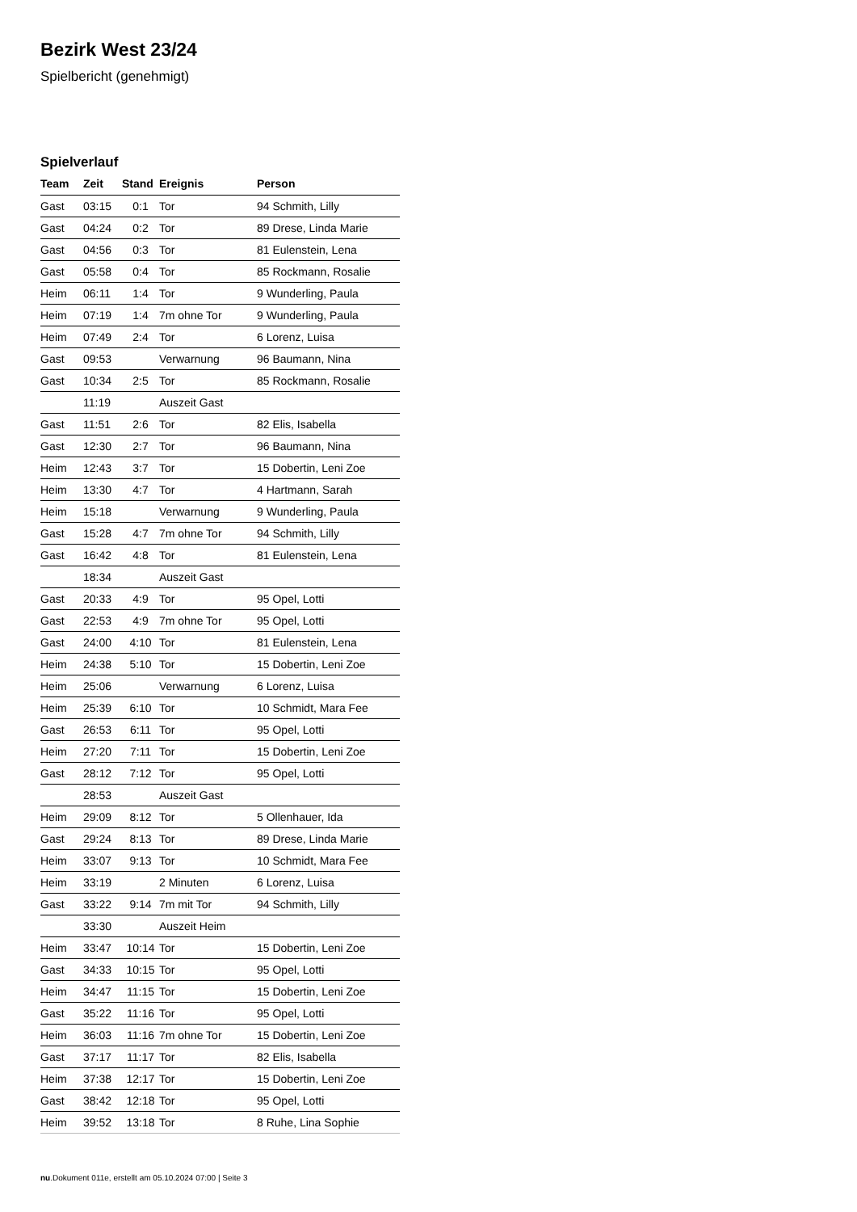Bezirk West 23/24
Spielbericht (genehmigt)
Spielverlauf
| Team | Zeit | Stand | Ereignis | Person |
| --- | --- | --- | --- | --- |
| Gast | 03:15 | 0:1 | Tor | 94 Schmith, Lilly |
| Gast | 04:24 | 0:2 | Tor | 89 Drese, Linda Marie |
| Gast | 04:56 | 0:3 | Tor | 81 Eulenstein, Lena |
| Gast | 05:58 | 0:4 | Tor | 85 Rockmann, Rosalie |
| Heim | 06:11 | 1:4 | Tor | 9 Wunderling, Paula |
| Heim | 07:19 | 1:4 | 7m ohne Tor | 9 Wunderling, Paula |
| Heim | 07:49 | 2:4 | Tor | 6 Lorenz, Luisa |
| Gast | 09:53 | | Verwarnung | 96 Baumann, Nina |
| Gast | 10:34 | 2:5 | Tor | 85 Rockmann, Rosalie |
| | 11:19 | | Auszeit Gast | |
| Gast | 11:51 | 2:6 | Tor | 82 Elis, Isabella |
| Gast | 12:30 | 2:7 | Tor | 96 Baumann, Nina |
| Heim | 12:43 | 3:7 | Tor | 15 Dobertin, Leni Zoe |
| Heim | 13:30 | 4:7 | Tor | 4 Hartmann, Sarah |
| Heim | 15:18 | | Verwarnung | 9 Wunderling, Paula |
| Gast | 15:28 | 4:7 | 7m ohne Tor | 94 Schmith, Lilly |
| Gast | 16:42 | 4:8 | Tor | 81 Eulenstein, Lena |
| | 18:34 | | Auszeit Gast | |
| Gast | 20:33 | 4:9 | Tor | 95 Opel, Lotti |
| Gast | 22:53 | 4:9 | 7m ohne Tor | 95 Opel, Lotti |
| Gast | 24:00 | 4:10 | Tor | 81 Eulenstein, Lena |
| Heim | 24:38 | 5:10 | Tor | 15 Dobertin, Leni Zoe |
| Heim | 25:06 | | Verwarnung | 6 Lorenz, Luisa |
| Heim | 25:39 | 6:10 | Tor | 10 Schmidt, Mara Fee |
| Gast | 26:53 | 6:11 | Tor | 95 Opel, Lotti |
| Heim | 27:20 | 7:11 | Tor | 15 Dobertin, Leni Zoe |
| Gast | 28:12 | 7:12 | Tor | 95 Opel, Lotti |
| | 28:53 | | Auszeit Gast | |
| Heim | 29:09 | 8:12 | Tor | 5 Ollenhauer, Ida |
| Gast | 29:24 | 8:13 | Tor | 89 Drese, Linda Marie |
| Heim | 33:07 | 9:13 | Tor | 10 Schmidt, Mara Fee |
| Heim | 33:19 | | 2 Minuten | 6 Lorenz, Luisa |
| Gast | 33:22 | 9:14 | 7m mit Tor | 94 Schmith, Lilly |
| | 33:30 | | Auszeit Heim | |
| Heim | 33:47 | 10:14 | Tor | 15 Dobertin, Leni Zoe |
| Gast | 34:33 | 10:15 | Tor | 95 Opel, Lotti |
| Heim | 34:47 | 11:15 | Tor | 15 Dobertin, Leni Zoe |
| Gast | 35:22 | 11:16 | Tor | 95 Opel, Lotti |
| Heim | 36:03 | 11:16 | 7m ohne Tor | 15 Dobertin, Leni Zoe |
| Gast | 37:17 | 11:17 | Tor | 82 Elis, Isabella |
| Heim | 37:38 | 12:17 | Tor | 15 Dobertin, Leni Zoe |
| Gast | 38:42 | 12:18 | Tor | 95 Opel, Lotti |
| Heim | 39:52 | 13:18 | Tor | 8 Ruhe, Lina Sophie |
nu.Dokument 011e, erstellt am 05.10.2024 07:00 | Seite 3